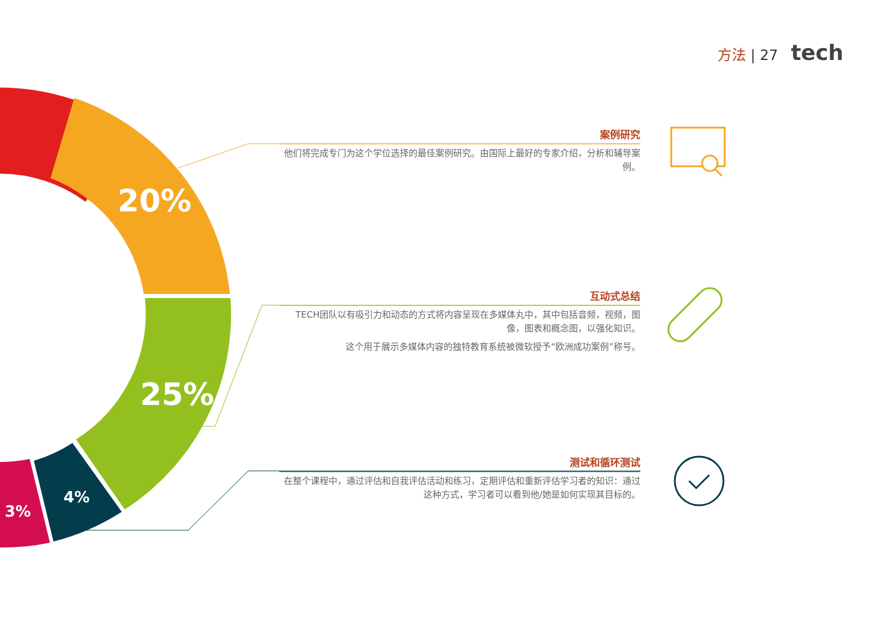20%
25%
4%
3%
方法 | 27 tech
案例研究
他们将完成专门为这个学位选择的最佳案例研究。由国际上最好的专家介绍，分析和辅导案例。
互动式总结
TECH团队以有吸引力和动态的方式将内容呈现在多媒体丸中，其中包括音频，视频，图像，图表和概念图，以强化知识。
这个用于展示多媒体内容的独特教育系统被微软授予“欧洲成功案例”称号。
测试和循环测试
在整个课程中，通过评估和自我评估活动和练习，定期评估和重新评估学习者的知识：通过这种方式，学习者可以看到他/她是如何实现其目标的。